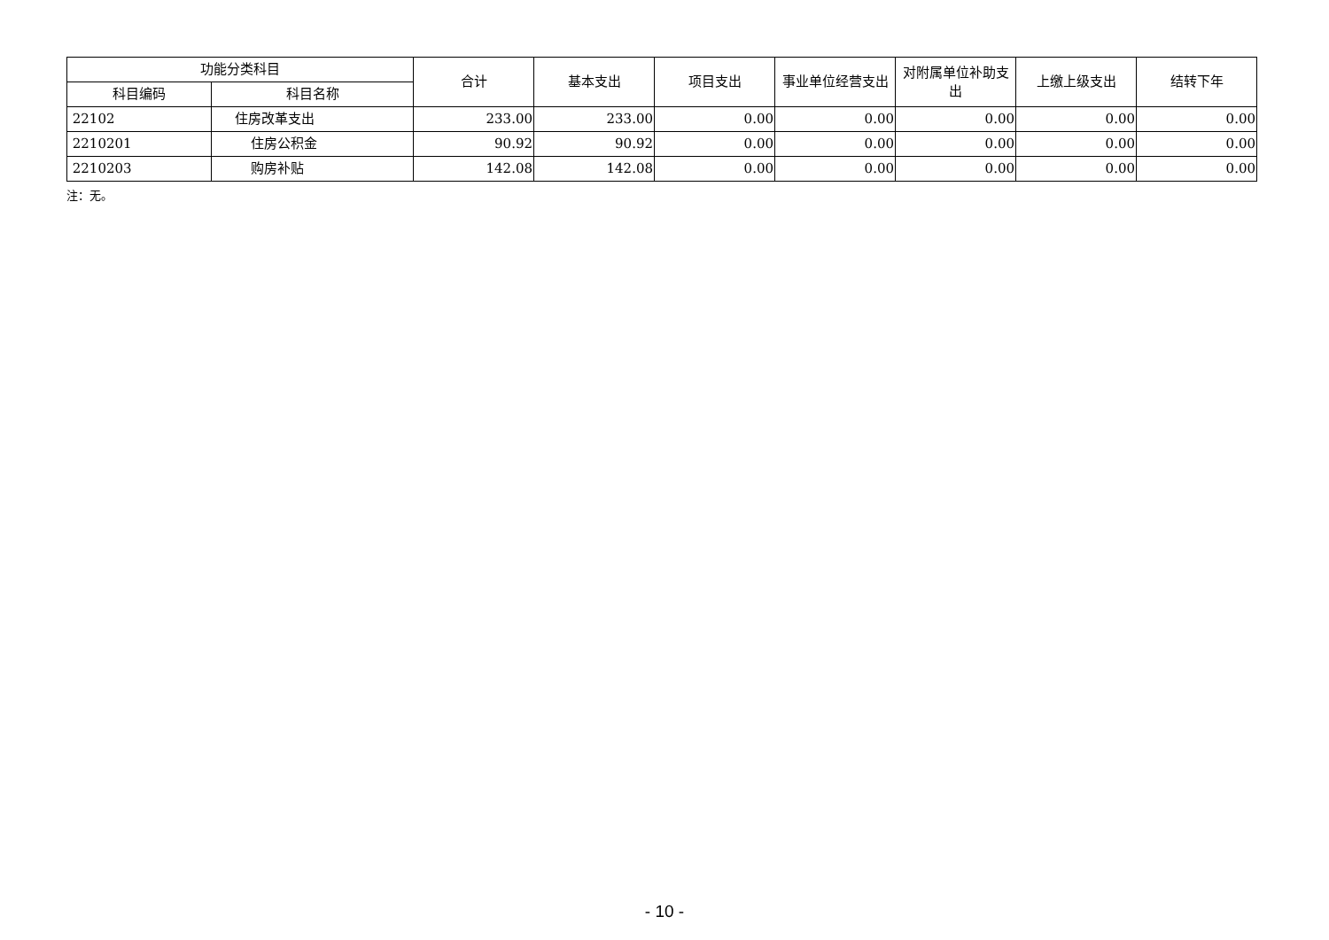| 功能分类科目 | | 合计 | 基本支出 | 项目支出 | 事业单位经营支出 | 对附属单位补助支出 | 上缴上级支出 | 结转下年 |
| --- | --- | --- | --- | --- | --- | --- | --- | --- |
| 科目编码 | 科目名称 | | | | | | | |
| 22102 | 住房改革支出 | 233.00 | 233.00 | 0.00 | 0.00 | 0.00 | 0.00 | 0.00 |
| 2210201 | 住房公积金 | 90.92 | 90.92 | 0.00 | 0.00 | 0.00 | 0.00 | 0.00 |
| 2210203 | 购房补贴 | 142.08 | 142.08 | 0.00 | 0.00 | 0.00 | 0.00 | 0.00 |
注：无。
- 10 -